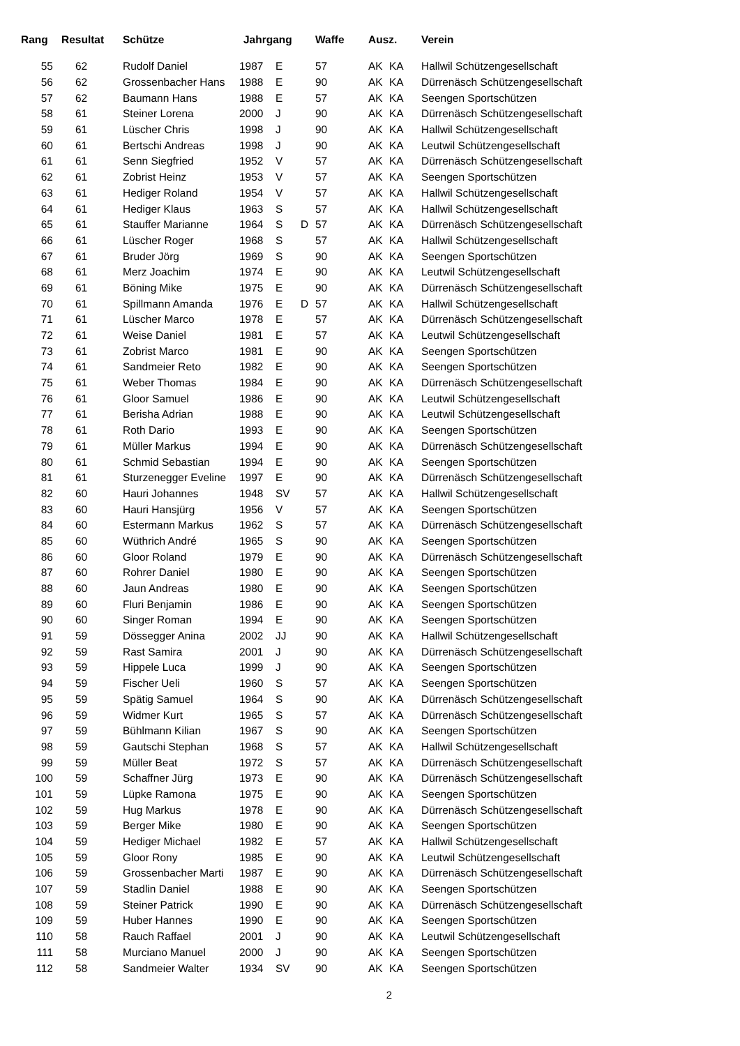| Rang | Resultat | Schütze | Jahrgang | | | Waffe | Ausz. | | Verein |
| --- | --- | --- | --- | --- | --- | --- | --- | --- | --- |
| 55 | 62 | Rudolf Daniel | 1987 | E | | 57 | AK | KA | Hallwil Schützengesellschaft |
| 56 | 62 | Grossenbacher Hans | 1988 | E | | 90 | AK | KA | Dürrenäsch Schützengesellschaft |
| 57 | 62 | Baumann Hans | 1988 | E | | 57 | AK | KA | Seengen Sportschützen |
| 58 | 61 | Steiner Lorena | 2000 | J | | 90 | AK | KA | Dürrenäsch Schützengesellschaft |
| 59 | 61 | Lüscher Chris | 1998 | J | | 90 | AK | KA | Hallwil Schützengesellschaft |
| 60 | 61 | Bertschi Andreas | 1998 | J | | 90 | AK | KA | Leutwil Schützengesellschaft |
| 61 | 61 | Senn Siegfried | 1952 | V | | 57 | AK | KA | Dürrenäsch Schützengesellschaft |
| 62 | 61 | Zobrist Heinz | 1953 | V | | 57 | AK | KA | Seengen Sportschützen |
| 63 | 61 | Hediger Roland | 1954 | V | | 57 | AK | KA | Hallwil Schützengesellschaft |
| 64 | 61 | Hediger Klaus | 1963 | S | | 57 | AK | KA | Hallwil Schützengesellschaft |
| 65 | 61 | Stauffer Marianne | 1964 | S | D | 57 | AK | KA | Dürrenäsch Schützengesellschaft |
| 66 | 61 | Lüscher Roger | 1968 | S | | 57 | AK | KA | Hallwil Schützengesellschaft |
| 67 | 61 | Bruder Jörg | 1969 | S | | 90 | AK | KA | Seengen Sportschützen |
| 68 | 61 | Merz Joachim | 1974 | E | | 90 | AK | KA | Leutwil Schützengesellschaft |
| 69 | 61 | Böning Mike | 1975 | E | | 90 | AK | KA | Dürrenäsch Schützengesellschaft |
| 70 | 61 | Spillmann Amanda | 1976 | E | D | 57 | AK | KA | Hallwil Schützengesellschaft |
| 71 | 61 | Lüscher Marco | 1978 | E | | 57 | AK | KA | Dürrenäsch Schützengesellschaft |
| 72 | 61 | Weise Daniel | 1981 | E | | 57 | AK | KA | Leutwil Schützengesellschaft |
| 73 | 61 | Zobrist Marco | 1981 | E | | 90 | AK | KA | Seengen Sportschützen |
| 74 | 61 | Sandmeier Reto | 1982 | E | | 90 | AK | KA | Seengen Sportschützen |
| 75 | 61 | Weber Thomas | 1984 | E | | 90 | AK | KA | Dürrenäsch Schützengesellschaft |
| 76 | 61 | Gloor Samuel | 1986 | E | | 90 | AK | KA | Leutwil Schützengesellschaft |
| 77 | 61 | Berisha Adrian | 1988 | E | | 90 | AK | KA | Leutwil Schützengesellschaft |
| 78 | 61 | Roth Dario | 1993 | E | | 90 | AK | KA | Seengen Sportschützen |
| 79 | 61 | Müller Markus | 1994 | E | | 90 | AK | KA | Dürrenäsch Schützengesellschaft |
| 80 | 61 | Schmid Sebastian | 1994 | E | | 90 | AK | KA | Seengen Sportschützen |
| 81 | 61 | Sturzenegger Eveline | 1997 | E | | 90 | AK | KA | Dürrenäsch Schützengesellschaft |
| 82 | 60 | Hauri Johannes | 1948 | SV | | 57 | AK | KA | Hallwil Schützengesellschaft |
| 83 | 60 | Hauri Hansjürg | 1956 | V | | 57 | AK | KA | Seengen Sportschützen |
| 84 | 60 | Estermann Markus | 1962 | S | | 57 | AK | KA | Dürrenäsch Schützengesellschaft |
| 85 | 60 | Wüthrich André | 1965 | S | | 90 | AK | KA | Seengen Sportschützen |
| 86 | 60 | Gloor Roland | 1979 | E | | 90 | AK | KA | Dürrenäsch Schützengesellschaft |
| 87 | 60 | Rohrer Daniel | 1980 | E | | 90 | AK | KA | Seengen Sportschützen |
| 88 | 60 | Jaun Andreas | 1980 | E | | 90 | AK | KA | Seengen Sportschützen |
| 89 | 60 | Fluri Benjamin | 1986 | E | | 90 | AK | KA | Seengen Sportschützen |
| 90 | 60 | Singer Roman | 1994 | E | | 90 | AK | KA | Seengen Sportschützen |
| 91 | 59 | Dössegger Anina | 2002 | JJ | | 90 | AK | KA | Hallwil Schützengesellschaft |
| 92 | 59 | Rast Samira | 2001 | J | | 90 | AK | KA | Dürrenäsch Schützengesellschaft |
| 93 | 59 | Hippele Luca | 1999 | J | | 90 | AK | KA | Seengen Sportschützen |
| 94 | 59 | Fischer Ueli | 1960 | S | | 57 | AK | KA | Seengen Sportschützen |
| 95 | 59 | Spätig Samuel | 1964 | S | | 90 | AK | KA | Dürrenäsch Schützengesellschaft |
| 96 | 59 | Widmer Kurt | 1965 | S | | 57 | AK | KA | Dürrenäsch Schützengesellschaft |
| 97 | 59 | Bühlmann Kilian | 1967 | S | | 90 | AK | KA | Seengen Sportschützen |
| 98 | 59 | Gautschi Stephan | 1968 | S | | 57 | AK | KA | Hallwil Schützengesellschaft |
| 99 | 59 | Müller Beat | 1972 | S | | 57 | AK | KA | Dürrenäsch Schützengesellschaft |
| 100 | 59 | Schaffner Jürg | 1973 | E | | 90 | AK | KA | Dürrenäsch Schützengesellschaft |
| 101 | 59 | Lüpke Ramona | 1975 | E | | 90 | AK | KA | Seengen Sportschützen |
| 102 | 59 | Hug Markus | 1978 | E | | 90 | AK | KA | Dürrenäsch Schützengesellschaft |
| 103 | 59 | Berger Mike | 1980 | E | | 90 | AK | KA | Seengen Sportschützen |
| 104 | 59 | Hediger Michael | 1982 | E | | 57 | AK | KA | Hallwil Schützengesellschaft |
| 105 | 59 | Gloor Rony | 1985 | E | | 90 | AK | KA | Leutwil Schützengesellschaft |
| 106 | 59 | Grossenbacher Marti | 1987 | E | | 90 | AK | KA | Dürrenäsch Schützengesellschaft |
| 107 | 59 | Stadlin Daniel | 1988 | E | | 90 | AK | KA | Seengen Sportschützen |
| 108 | 59 | Steiner Patrick | 1990 | E | | 90 | AK | KA | Dürrenäsch Schützengesellschaft |
| 109 | 59 | Huber Hannes | 1990 | E | | 90 | AK | KA | Seengen Sportschützen |
| 110 | 58 | Rauch Raffael | 2001 | J | | 90 | AK | KA | Leutwil Schützengesellschaft |
| 111 | 58 | Murciano Manuel | 2000 | J | | 90 | AK | KA | Seengen Sportschützen |
| 112 | 58 | Sandmeier Walter | 1934 | SV | | 90 | AK | KA | Seengen Sportschützen |
2